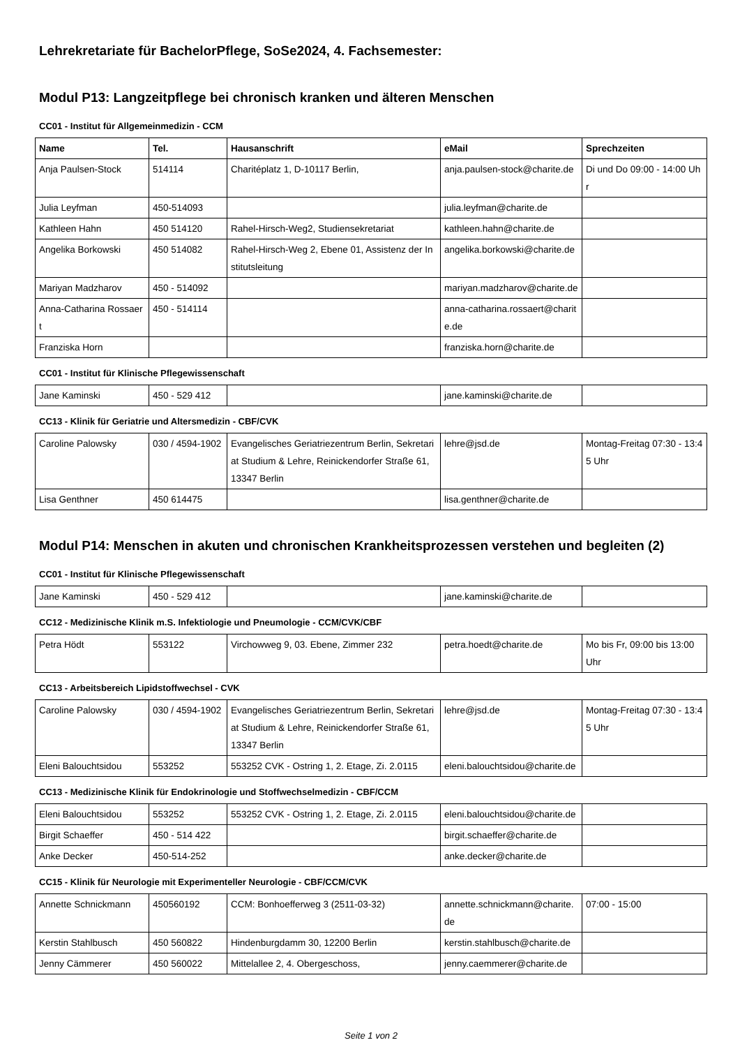Lehrekretariate für BachelorPflege, SoSe2024, 4. Fachsemester:
Modul P13: Langzeitpflege bei chronisch kranken und älteren Menschen
CC01 - Institut für Allgemeinmedizin - CCM
| Name | Tel. | Hausanschrift | eMail | Sprechzeiten |
| --- | --- | --- | --- | --- |
| Anja Paulsen-Stock | 514114 | Charitéplatz 1, D-10117 Berlin, | anja.paulsen-stock@charite.de | Di und Do 09:00 - 14:00 Uhr |
| Julia Leyfman | 450-514093 | | julia.leyfman@charite.de | |
| Kathleen Hahn | 450 514120 | Rahel-Hirsch-Weg2, Studiensekretariat | kathleen.hahn@charite.de | |
| Angelika Borkowski | 450 514082 | Rahel-Hirsch-Weg 2, Ebene 01, Assistenz der Institutsleitung | angelika.borkowski@charite.de | |
| Mariyan Madzharov | 450 - 514092 | | mariyan.madzharov@charite.de | |
| Anna-Catharina Rossaert | 450 - 514114 | | anna-catharina.rossaert@charite.de | |
| Franziska Horn | | | franziska.horn@charite.de | |
CC01 - Institut für Klinische Pflegewissenschaft
| Jane Kaminski | 450 - 529 412 | | jane.kaminski@charite.de | |
CC13 - Klinik für Geriatrie und Altersmedizin - CBF/CVK
| Caroline Palowsky | 030 / 4594-1902 | Evangelisches Geriatriezentrum Berlin, Sekretariat Studium & Lehre, Reinickendorfer Straße 61, 13347 Berlin | lehre@jsd.de | Montag-Freitag 07:30 - 13:45 Uhr |
| Lisa Genthner | 450 614475 | | lisa.genthner@charite.de | |
Modul P14: Menschen in akuten und chronischen Krankheitsprozessen verstehen und begleiten (2)
CC01 - Institut für Klinische Pflegewissenschaft
| Jane Kaminski | 450 - 529 412 | | jane.kaminski@charite.de | |
CC12 - Medizinische Klinik m.S. Infektiologie und Pneumologie - CCM/CVK/CBF
| Petra Hödt | 553122 | Virchowweg 9, 03. Ebene, Zimmer 232 | petra.hoedt@charite.de | Mo bis Fr, 09:00 bis 13:00 Uhr |
CC13 - Arbeitsbereich Lipidstoffwechsel - CVK
| Caroline Palowsky | 030 / 4594-1902 | Evangelisches Geriatriezentrum Berlin, Sekretariat Studium & Lehre, Reinickendorfer Straße 61, 13347 Berlin | lehre@jsd.de | Montag-Freitag 07:30 - 13:45 Uhr |
| Eleni Balouchtsidou | 553252 | 553252 CVK - Ostring 1, 2. Etage, Zi. 2.0115 | eleni.balouchtsidou@charite.de | |
CC13 - Medizinische Klinik für Endokrinologie und Stoffwechselmedizin - CBF/CCM
| Eleni Balouchtsidou | 553252 | 553252 CVK - Ostring 1, 2. Etage, Zi. 2.0115 | eleni.balouchtsidou@charite.de | |
| Birgit Schaeffer | 450 - 514 422 | | birgit.schaeffer@charite.de | |
| Anke Decker | 450-514-252 | | anke.decker@charite.de | |
CC15 - Klinik für Neurologie mit Experimenteller Neurologie - CBF/CCM/CVK
| Annette Schnickmann | 450560192 | CCM: Bonhoefferweg 3 (2511-03-32) | annette.schnickmann@charite.de | 07:00 - 15:00 |
| Kerstin Stahlbusch | 450 560822 | Hindenburgdamm 30, 12200 Berlin | kerstin.stahlbusch@charite.de | |
| Jenny Cämmerer | 450 560022 | Mittelallee 2, 4. Obergeschoss, | jenny.caemmerer@charite.de | |
Seite 1 von 2